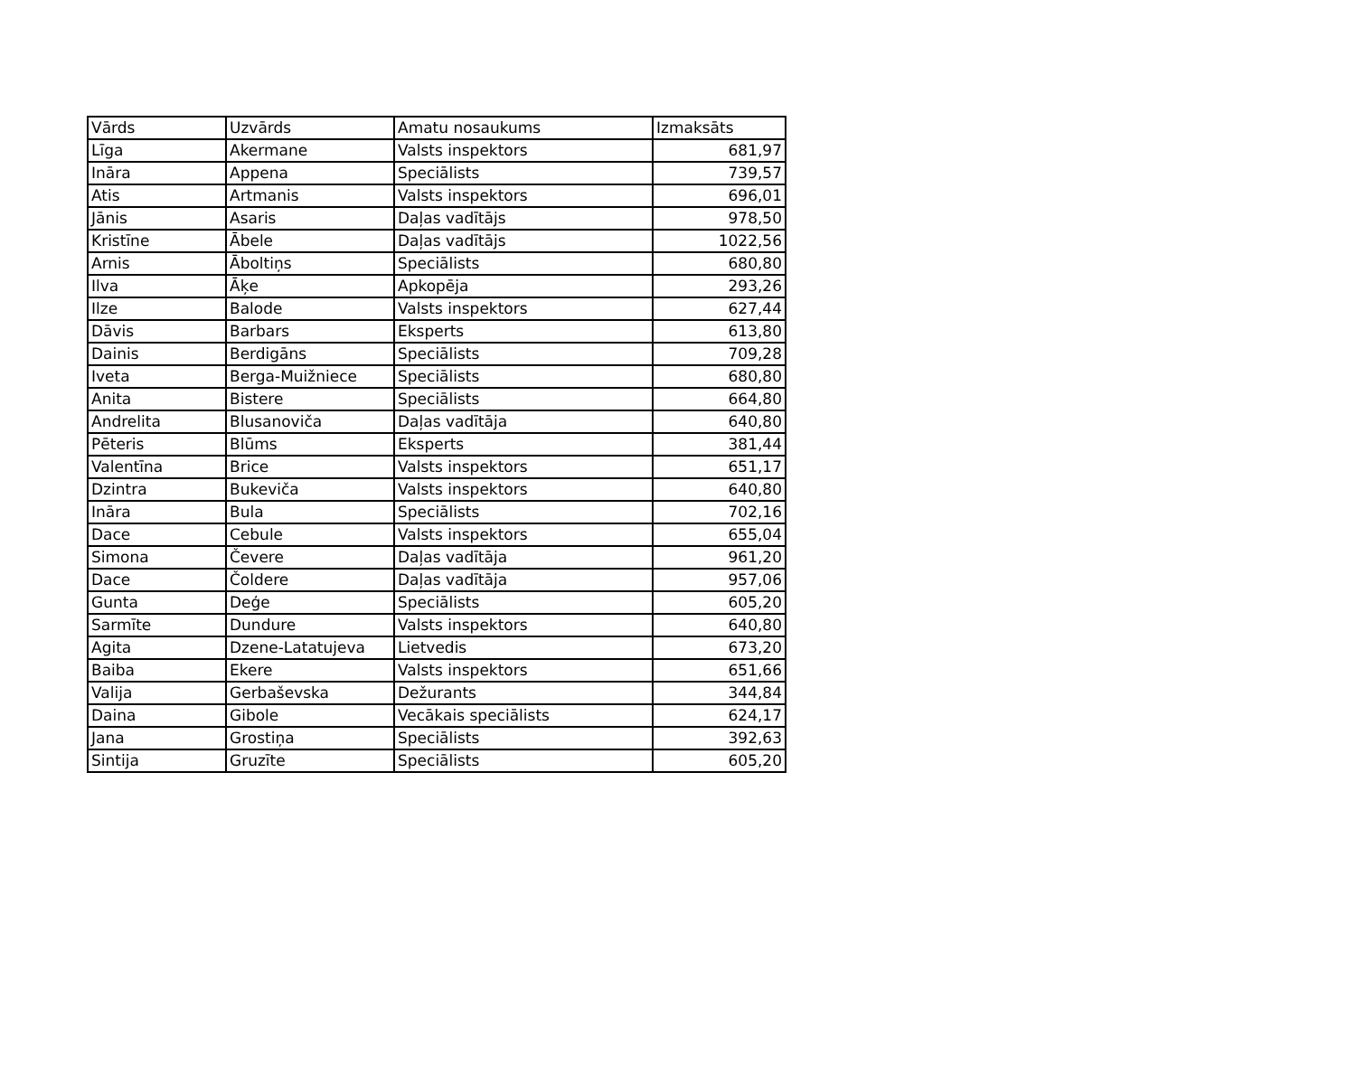| Vārds | Uzvārds | Amatu nosaukums | Izmaksāts |
| Līga | Akermane | Valsts inspektors | 681,97 |
| Ināra | Appena | Speciālists | 739,57 |
| Atis | Artmanis | Valsts inspektors | 696,01 |
| Jānis | Asaris | Daļas vadītājs | 978,50 |
| Kristīne | Ābele | Daļas vadītājs | 1022,56 |
| Arnis | Āboltiņs | Speciālists | 680,80 |
| Ilva | Āķe | Apkopēja | 293,26 |
| Ilze | Balode | Valsts inspektors | 627,44 |
| Dāvis | Barbars | Eksperts | 613,80 |
| Dainis | Berdigāns | Speciālists | 709,28 |
| Iveta | Berga-Muižniece | Speciālists | 680,80 |
| Anita | Bistere | Speciālists | 664,80 |
| Andrelita | Blusanoviča | Daļas vadītāja | 640,80 |
| Pēteris | Blūms | Eksperts | 381,44 |
| Valentīna | Brice | Valsts inspektors | 651,17 |
| Dzintra | Bukeviča | Valsts inspektors | 640,80 |
| Ināra | Bula | Speciālists | 702,16 |
| Dace | Cebule | Valsts inspektors | 655,04 |
| Simona | Čevere | Daļas vadītāja | 961,20 |
| Dace | Čoldere | Daļas vadītāja | 957,06 |
| Gunta | Deģe | Speciālists | 605,20 |
| Sarmīte | Dundure | Valsts inspektors | 640,80 |
| Agita | Dzene-Latatujeva | Lietvedis | 673,20 |
| Baiba | Ekere | Valsts inspektors | 651,66 |
| Valija | Gerbaševska | Dežurants | 344,84 |
| Daina | Gibole | Vecākais speciālists | 624,17 |
| Jana | Grostiņa | Speciālists | 392,63 |
| Sintija | Gruzīte | Speciālists | 605,20 |